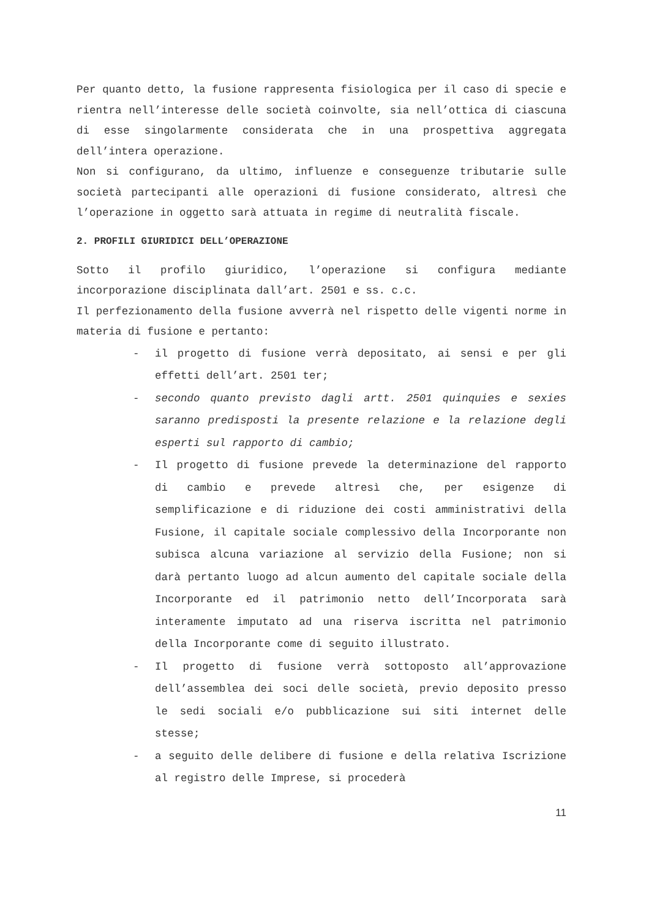Per quanto detto, la fusione rappresenta fisiologica per il caso di specie e rientra nell’interesse delle società coinvolte, sia nell’ottica di ciascuna di esse singolarmente considerata che in una prospettiva aggregata dell’intera operazione.
Non si configurano, da ultimo, influenze e conseguenze tributarie sulle società partecipanti alle operazioni di fusione considerato, altresì che l’operazione in oggetto sarà attuata in regime di neutralità fiscale.
2. PROFILI GIURIDICI DELL’OPERAZIONE
Sotto il profilo giuridico, l’operazione si configura mediante incorporazione disciplinata dall’art. 2501 e ss. c.c.
Il perfezionamento della fusione avverrà nel rispetto delle vigenti norme in materia di fusione e pertanto:
- il progetto di fusione verrà depositato, ai sensi e per gli effetti dell’art. 2501 ter;
- secondo quanto previsto dagli artt. 2501 quinquies e sexies saranno predisposti la presente relazione e la relazione degli esperti sul rapporto di cambio;
- Il progetto di fusione prevede la determinazione del rapporto di cambio e prevede altresì che, per esigenze di semplificazione e di riduzione dei costi amministrativi della Fusione, il capitale sociale complessivo della Incorporante non subisca alcuna variazione al servizio della Fusione; non si darà pertanto luogo ad alcun aumento del capitale sociale della Incorporante ed il patrimonio netto dell’Incorporata sarà interamente imputato ad una riserva iscritta nel patrimonio della Incorporante come di seguito illustrato.
- Il progetto di fusione verrà sottoposto all’approvazione dell’assemblea dei soci delle società, previo deposito presso le sedi sociali e/o pubblicazione sui siti internet delle stesse;
- a seguito delle delibere di fusione e della relativa Iscrizione al registro delle Imprese, si procederà
11